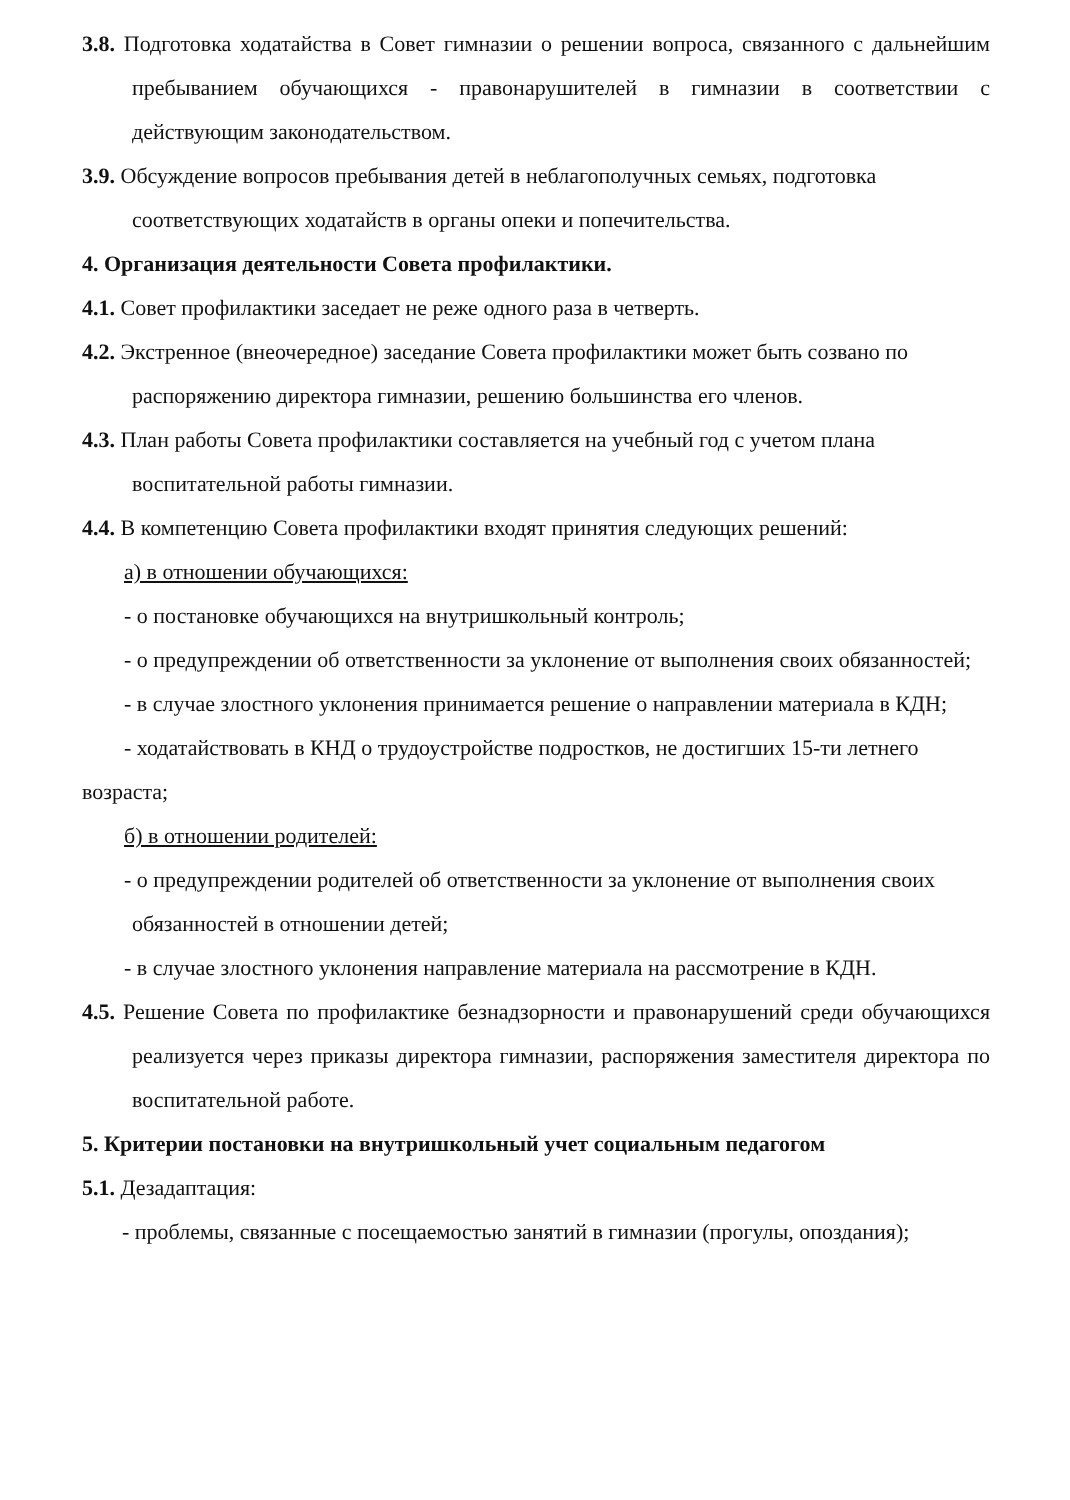3.8. Подготовка ходатайства в Совет гимназии о решении вопроса, связанного с дальнейшим пребыванием обучающихся - правонарушителей в гимназии в соответствии с действующим законодательством.
3.9. Обсуждение вопросов пребывания детей в неблагополучных семьях, подготовка соответствующих ходатайств в органы опеки и попечительства.
4. Организация деятельности Совета профилактики.
4.1. Совет профилактики заседает не реже одного раза в четверть.
4.2. Экстренное (внеочередное) заседание Совета профилактики может быть созвано по распоряжению директора гимназии, решению большинства его членов.
4.3. План работы Совета профилактики составляется на учебный год с учетом плана воспитательной работы гимназии.
4.4. В компетенцию Совета профилактики входят принятия следующих решений:
а) в отношении обучающихся:
- о постановке обучающихся на внутришкольный контроль;
- о предупреждении об ответственности за уклонение от выполнения своих обязанностей;
- в случае злостного уклонения принимается решение о направлении материала в КДН;
- ходатайствовать в КНД о трудоустройстве подростков, не достигших 15-ти летнего возраста;
б) в отношении родителей:
- о предупреждении родителей об ответственности за уклонение от выполнения своих обязанностей в отношении детей;
- в случае злостного уклонения направление материала на рассмотрение в КДН.
4.5. Решение Совета по профилактике безнадзорности и правонарушений среди обучающихся реализуется через приказы директора гимназии, распоряжения заместителя директора по воспитательной работе.
5. Критерии постановки на внутришкольный учет социальным педагогом
5.1. Дезадаптация:
- проблемы, связанные с посещаемостью занятий в гимназии (прогулы, опоздания);